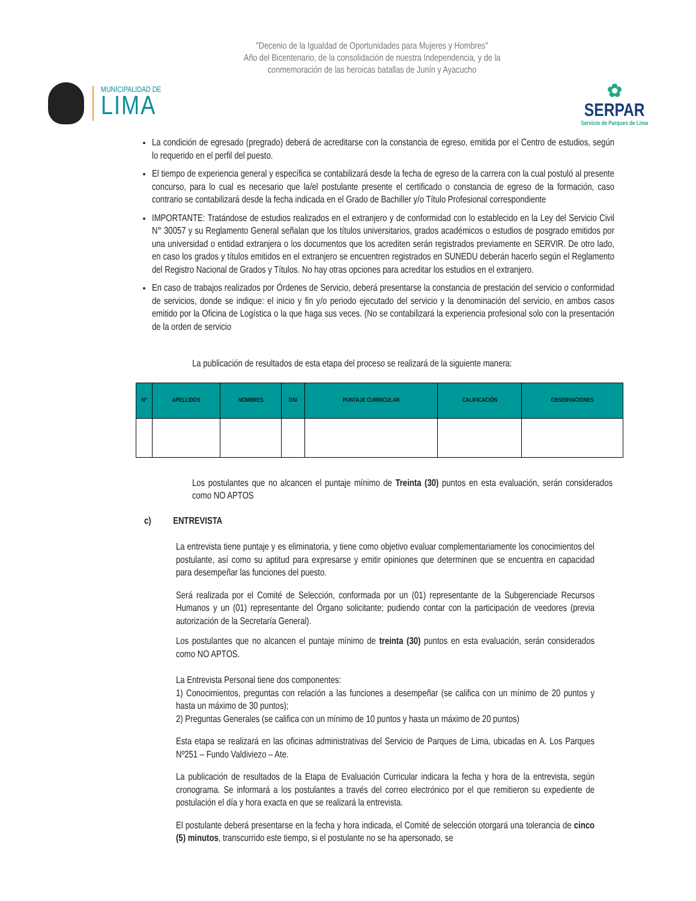"Decenio de la Igualdad de Oportunidades para Mujeres y Hombres"
Año del Bicentenario, de la consolidación de nuestra Independencia, y de la
conmemoración de las heroicas batallas de Junín y Ayacucho
MUNICIPALIDAD DE
LIMA
✿
SERPAR
Servicio de Parques de Lima
La condición de egresado (pregrado) deberá de acreditarse con la constancia de egreso, emitida por el Centro de estudios, según lo requerido en el perfil del puesto.
El tiempo de experiencia general y específica se contabilizará desde la fecha de egreso de la carrera con la cual postuló al presente concurso, para lo cual es necesario que la/el postulante presente el certificado o constancia de egreso de la formación, caso contrario se contabilizará desde la fecha indicada en el Grado de Bachiller y/o Título Profesional correspondiente
IMPORTANTE: Tratándose de estudios realizados en el extranjero y de conformidad con lo establecido en la Ley del Servicio Civil N° 30057 y su Reglamento General señalan que los títulos universitarios, grados académicos o estudios de posgrado emitidos por una universidad o entidad extranjera o los documentos que los acrediten serán registrados previamente en SERVIR. De otro lado, en caso los grados y títulos emitidos en el extranjero se encuentren registrados en SUNEDU deberán hacerlo según el Reglamento del Registro Nacional de Grados y Títulos. No hay otras opciones para acreditar los estudios en el extranjero.
En caso de trabajos realizados por Órdenes de Servicio, deberá presentarse la constancia de prestación del servicio o conformidad de servicios, donde se indique: el inicio y fin y/o periodo ejecutado del servicio y la denominación del servicio, en ambos casos emitido por la Oficina de Logística o la que haga sus veces. (No se contabilizará la experiencia profesional solo con la presentación de la orden de servicio
La publicación de resultados de esta etapa del proceso se realizará de la siguiente manera:
| Nº | APELLIDOS | NOMBRES | DNI | PUNTAJE CURRICULAR | CALIFICACIÓN | OBSERVACIONES |
| --- | --- | --- | --- | --- | --- | --- |
Los postulantes que no alcancen el puntaje mínimo de Treinta (30) puntos en esta evaluación, serán considerados como NO APTOS
c) ENTREVISTA
La entrevista tiene puntaje y es eliminatoria, y tiene como objetivo evaluar complementariamente los conocimientos del postulante, así como su aptitud para expresarse y emitir opiniones que determinen que se encuentra en capacidad para desempeñar las funciones del puesto.
Será realizada por el Comité de Selección, conformada por un (01) representante de la Subgerenciade Recursos Humanos y un (01) representante del Órgano solicitante; pudiendo contar con la participación de veedores (previa autorización de la Secretaría General).
Los postulantes que no alcancen el puntaje mínimo de treinta (30) puntos en esta evaluación, serán considerados como NO APTOS.
La Entrevista Personal tiene dos componentes:
1) Conocimientos, preguntas con relación a las funciones a desempeñar (se califica con un mínimo de 20 puntos y hasta un máximo de 30 puntos);
2) Preguntas Generales (se califica con un mínimo de 10 puntos y hasta un máximo de 20 puntos)
Esta etapa se realizará en las oficinas administrativas del Servicio de Parques de Lima, ubicadas en A. Los Parques Nº251 – Fundo Valdiviezo – Ate.
La publicación de resultados de la Etapa de Evaluación Curricular indicara la fecha y hora de la entrevista, según cronograma. Se informará a los postulantes a través del correo electrónico por el que remitieron su expediente de postulación el día y hora exacta en que se realizará la entrevista.
El postulante deberá presentarse en la fecha y hora indicada, el Comité de selección otorgará una tolerancia de cinco (5) minutos, transcurrido este tiempo, si el postulante no se ha apersonado, se